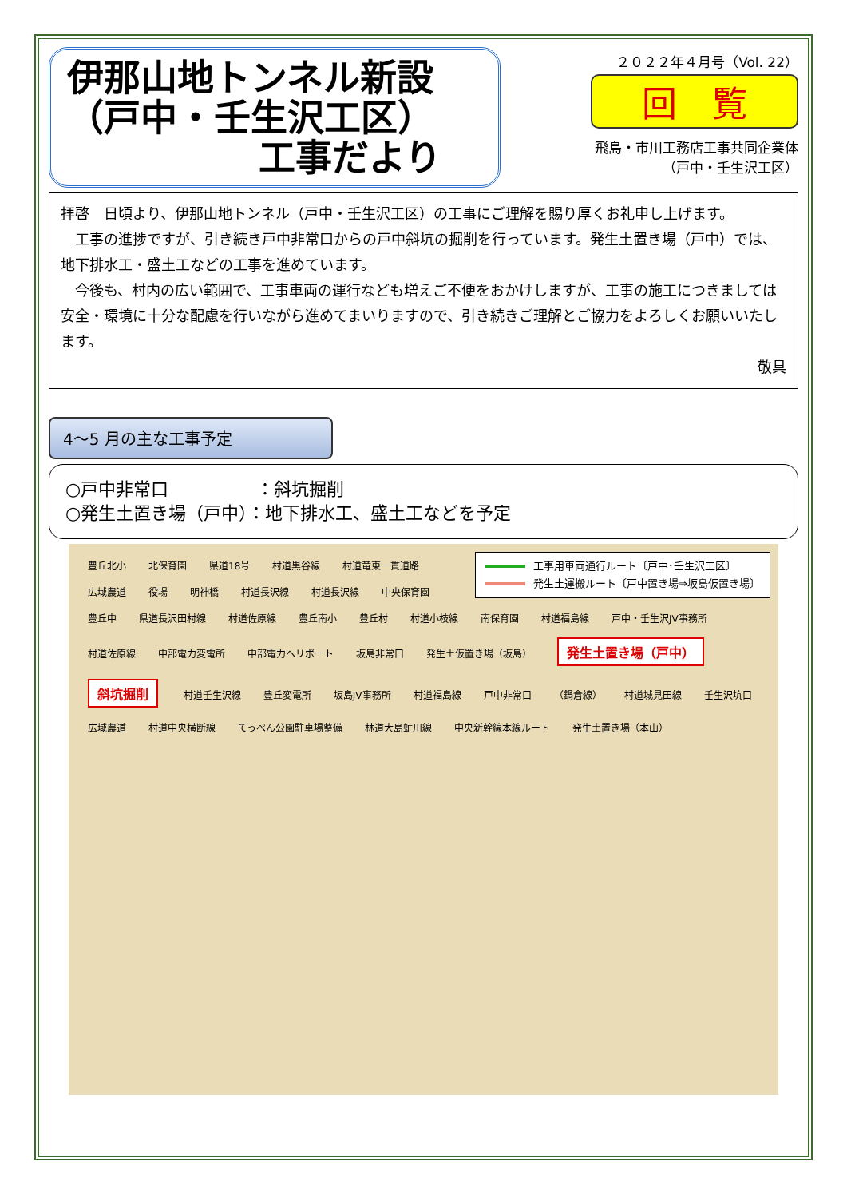伊那山地トンネル新設
（戸中・壬生沢工区）
工事だより
２０２２年４月号（Vol. 22）
回　覧
飛島・市川工務店工事共同企業体
（戸中・壬生沢工区）
拝啓　日頃より、伊那山地トンネル（戸中・壬生沢工区）の工事にご理解を賜り厚くお礼申し上げます。
　工事の進捗ですが、引き続き戸中非常口からの戸中斜坑の掘削を行っています。発生土置き場（戸中）では、地下排水工・盛土工などの工事を進めています。
　今後も、村内の広い範囲で、工事車両の運行なども増えご不便をおかけしますが、工事の施工につきましては安全・環境に十分な配慮を行いながら進めてまいりますので、引き続きご理解とご協力をよろしくお願いいたします。
敬具
4～5 月の主な工事予定
○戸中非常口　　　　　：斜坑掘削
○発生土置き場（戸中）：地下排水工、盛土工などを予定
工事用車両通行ルート〔戸中･壬生沢工区〕
発生土運搬ルート〔戸中置き場⇒坂島仮置き場〕
豊丘北小 北保育園 県道18号 村道黒谷線 村道竜東一貫道路 広域農道 役場 明神橋 村道長沢線 村道長沢線 中央保育園 豊丘中 県道長沢田村線 村道佐原線 豊丘南小 豊丘村 村道小枝線 南保育園 村道福島線 戸中・壬生沢JV事務所 村道佐原線 中部電力変電所 中部電力ヘリポート 坂島非常口 発生土仮置き場（坂島） 発生土置き場（戸中） 斜坑掘削 村道壬生沢線 豊丘変電所 坂島JV事務所 村道福島線 戸中非常口 （鍋倉線） 村道城見田線 壬生沢坑口 広域農道 村道中央横断線 てっぺん公園駐車場整備 林道大島虻川線 中央新幹線本線ルート 発生土置き場（本山）